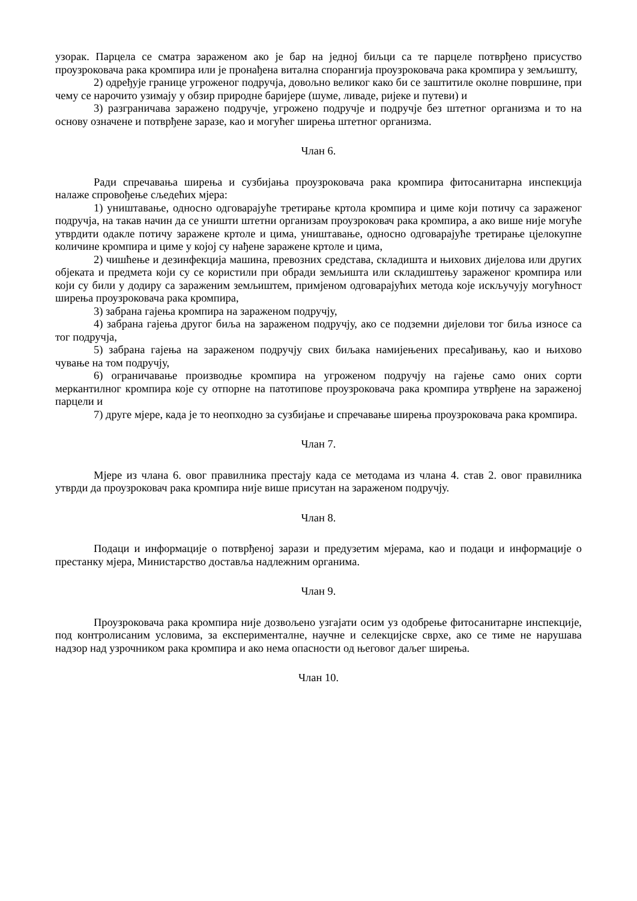узорак. Парцела се сматра зараженом ако је бар на једној биљци са те парцеле потврђено присуство проузроковача рака кромпира или је пронађена витална спорангија проузроковача рака кромпира у земљишту,
2) одређује границе угроженог подручја, довољно великог како би се заштитиле околне површине, при чему се нарочито узимају у обзир природне баријере (шуме, ливаде, ријеке и путеви) и
3) разграничава заражено подручје, угрожено подручје и подручје без штетног организма и то на основу означене и потврђене заразе, као и могућег ширења штетног организма.
Члан 6.
Ради спречавања ширења и сузбијања проузроковача рака кромпира фитосанитарна инспекција налаже спровођење сљедећих мјера:
1) уништавање, односно одговарајуће третирање кртола кромпира и циме који потичу са зараженог подручја, на такав начин да се уништи штетни организам проузроковач рака кромпира, а ако више није могуће утврдити одакле потичу заражене кртоле и цима, уништавање, односно одговарајуће третирање цјелокупне количине кромпира и циме у којој су нађене заражене кртоле и цима,
2) чишћење и дезинфекција машина, превозних средстава, складишта и њихових дијелова или других објеката и предмета који су се користили при обради земљишта или складиштењу зараженог кромпира или који су били у додиру са зараженим земљиштем, примјеном одговарајућих метода које искључују могућност ширења проузроковача рака кромпира,
3) забрана гајења кромпира на зараженом подручју,
4) забрана гајења другог биља на зараженом подручју, ако се подземни дијелови тог биља износе са тог подручја,
5) забрана гајења на зараженом подручју свих биљака намијењених пресађивању, као и њихово чување на том подручју,
6) ограничавање производње кромпира на угроженом подручју на гајење само оних сорти меркантилног кромпира које су отпорне на патотипове проузроковача рака кромпира утврђене на зараженој парцели и
7) друге мјере, када је то неопходно за сузбијање и спречавање ширења проузроковача рака кромпира.
Члан 7.
Мјере из члана 6. овог правилника престају када се методама из члана 4. став 2. овог правилника утврди да проузроковач рака кромпира није више присутан на зараженом подручју.
Члан 8.
Подаци и информације о потврђеној зарази и предузетим мјерама, као и подаци и информације о престанку мјера, Министарство доставља надлежним органима.
Члан 9.
Проузроковача рака кромпира није дозвољено узгајати осим уз одобрење фитосанитарне инспекције, под контролисаним условима, за експерименталне, научне и селекцијске сврхе, ако се тиме не нарушава надзор над узрочником рака кромпира и ако нема опасности од његовог даљег ширења.
Члан 10.